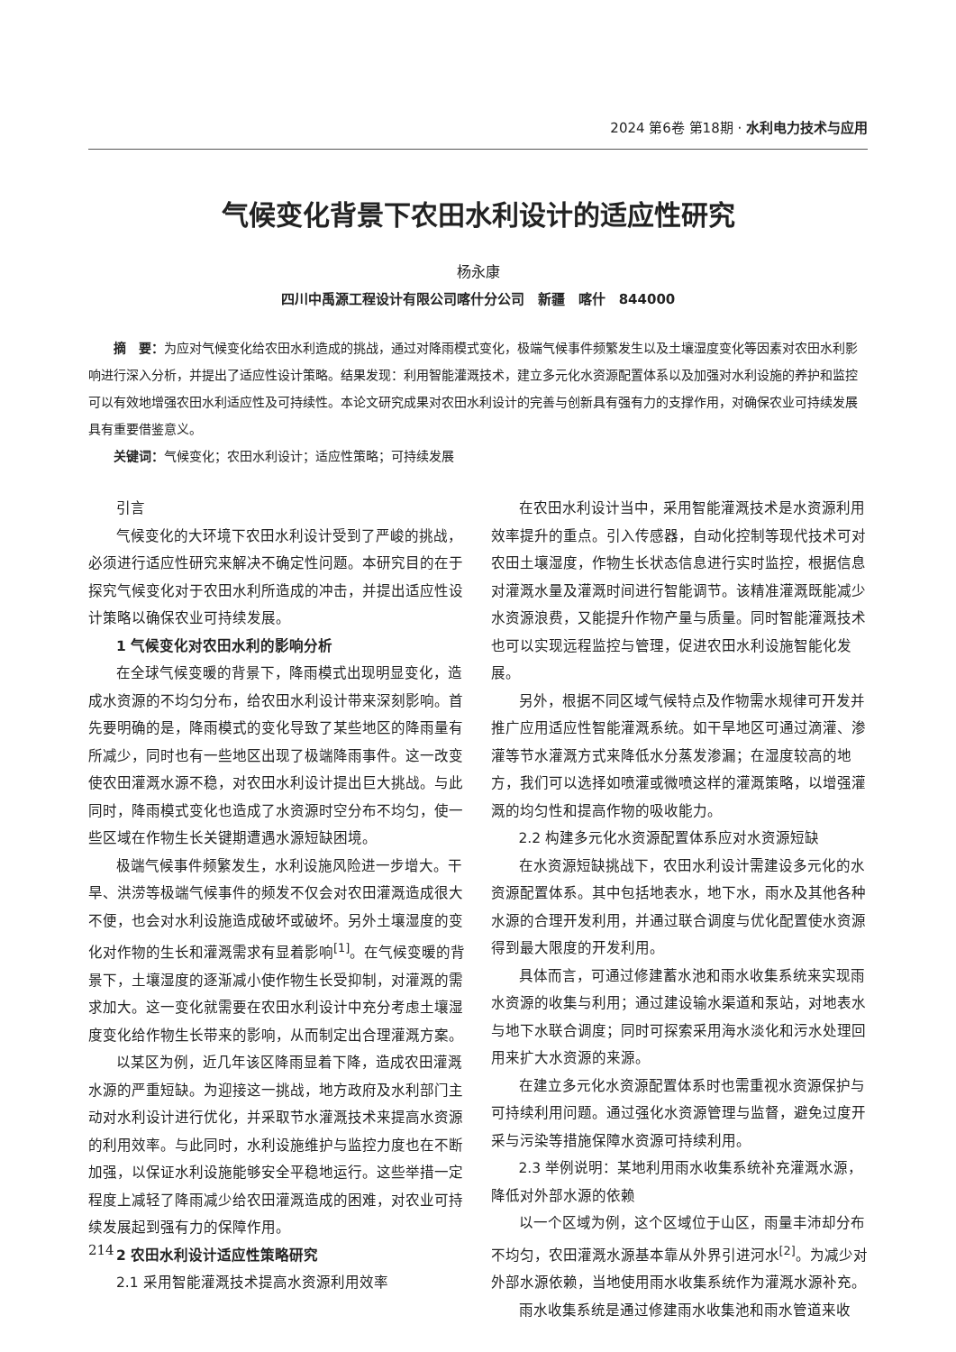2024 第6卷 第18期 · 水利电力技术与应用
气候变化背景下农田水利设计的适应性研究
杨永康
四川中禹源工程设计有限公司喀什分公司　新疆　喀什　844000
摘　要：为应对气候变化给农田水利造成的挑战，通过对降雨模式变化，极端气候事件频繁发生以及土壤湿度变化等因素对农田水利影响进行深入分析，并提出了适应性设计策略。结果发现：利用智能灌溉技术，建立多元化水资源配置体系以及加强对水利设施的养护和监控可以有效地增强农田水利适应性及可持续性。本论文研究成果对农田水利设计的完善与创新具有强有力的支撑作用，对确保农业可持续发展具有重要借鉴意义。
关键词：气候变化；农田水利设计；适应性策略；可持续发展
引言
气候变化的大环境下农田水利设计受到了严峻的挑战，必须进行适应性研究来解决不确定性问题。本研究目的在于探究气候变化对于农田水利所造成的冲击，并提出适应性设计策略以确保农业可持续发展。
1 气候变化对农田水利的影响分析
在全球气候变暖的背景下，降雨模式出现明显变化，造成水资源的不均匀分布，给农田水利设计带来深刻影响。首先要明确的是，降雨模式的变化导致了某些地区的降雨量有所减少，同时也有一些地区出现了极端降雨事件。这一改变使农田灌溉水源不稳，对农田水利设计提出巨大挑战。与此同时，降雨模式变化也造成了水资源时空分布不均匀，使一些区域在作物生长关键期遭遇水源短缺困境。
极端气候事件频繁发生，水利设施风险进一步增大。干旱、洪涝等极端气候事件的频发不仅会对农田灌溉造成很大不便，也会对水利设施造成破坏或破坏。另外土壤湿度的变化对作物的生长和灌溉需求有显着影响<sup>[1]</sup>。在气候变暖的背景下，土壤湿度的逐渐减小使作物生长受抑制，对灌溉的需求加大。这一变化就需要在农田水利设计中充分考虑土壤湿度变化给作物生长带来的影响，从而制定出合理灌溉方案。
以某区为例，近几年该区降雨显着下降，造成农田灌溉水源的严重短缺。为迎接这一挑战，地方政府及水利部门主动对水利设计进行优化，并采取节水灌溉技术来提高水资源的利用效率。与此同时，水利设施维护与监控力度也在不断加强，以保证水利设施能够安全平稳地运行。这些举措一定程度上减轻了降雨减少给农田灌溉造成的困难，对农业可持续发展起到强有力的保障作用。
2 农田水利设计适应性策略研究
2.1 采用智能灌溉技术提高水资源利用效率
在农田水利设计当中，采用智能灌溉技术是水资源利用效率提升的重点。引入传感器，自动化控制等现代技术可对农田土壤湿度，作物生长状态信息进行实时监控，根据信息对灌溉水量及灌溉时间进行智能调节。该精准灌溉既能减少水资源浪费，又能提升作物产量与质量。同时智能灌溉技术也可以实现远程监控与管理，促进农田水利设施智能化发展。
另外，根据不同区域气候特点及作物需水规律可开发并推广应用适应性智能灌溉系统。如干旱地区可通过滴灌、渗灌等节水灌溉方式来降低水分蒸发渗漏；在湿度较高的地方，我们可以选择如喷灌或微喷这样的灌溉策略，以增强灌溉的均匀性和提高作物的吸收能力。
2.2 构建多元化水资源配置体系应对水资源短缺
在水资源短缺挑战下，农田水利设计需建设多元化的水资源配置体系。其中包括地表水，地下水，雨水及其他各种水源的合理开发利用，并通过联合调度与优化配置使水资源得到最大限度的开发利用。
具体而言，可通过修建蓄水池和雨水收集系统来实现雨水资源的收集与利用；通过建设输水渠道和泵站，对地表水与地下水联合调度；同时可探索采用海水淡化和污水处理回用来扩大水资源的来源。
在建立多元化水资源配置体系时也需重视水资源保护与可持续利用问题。通过强化水资源管理与监督，避免过度开采与污染等措施保障水资源可持续利用。
2.3 举例说明：某地利用雨水收集系统补充灌溉水源，降低对外部水源的依赖
以一个区域为例，这个区域位于山区，雨量丰沛却分布不均匀，农田灌溉水源基本靠从外界引进河水<sup>[2]</sup>。为减少对外部水源依赖，当地使用雨水收集系统作为灌溉水源补充。
雨水收集系统是通过修建雨水收集池和雨水管道来收
214